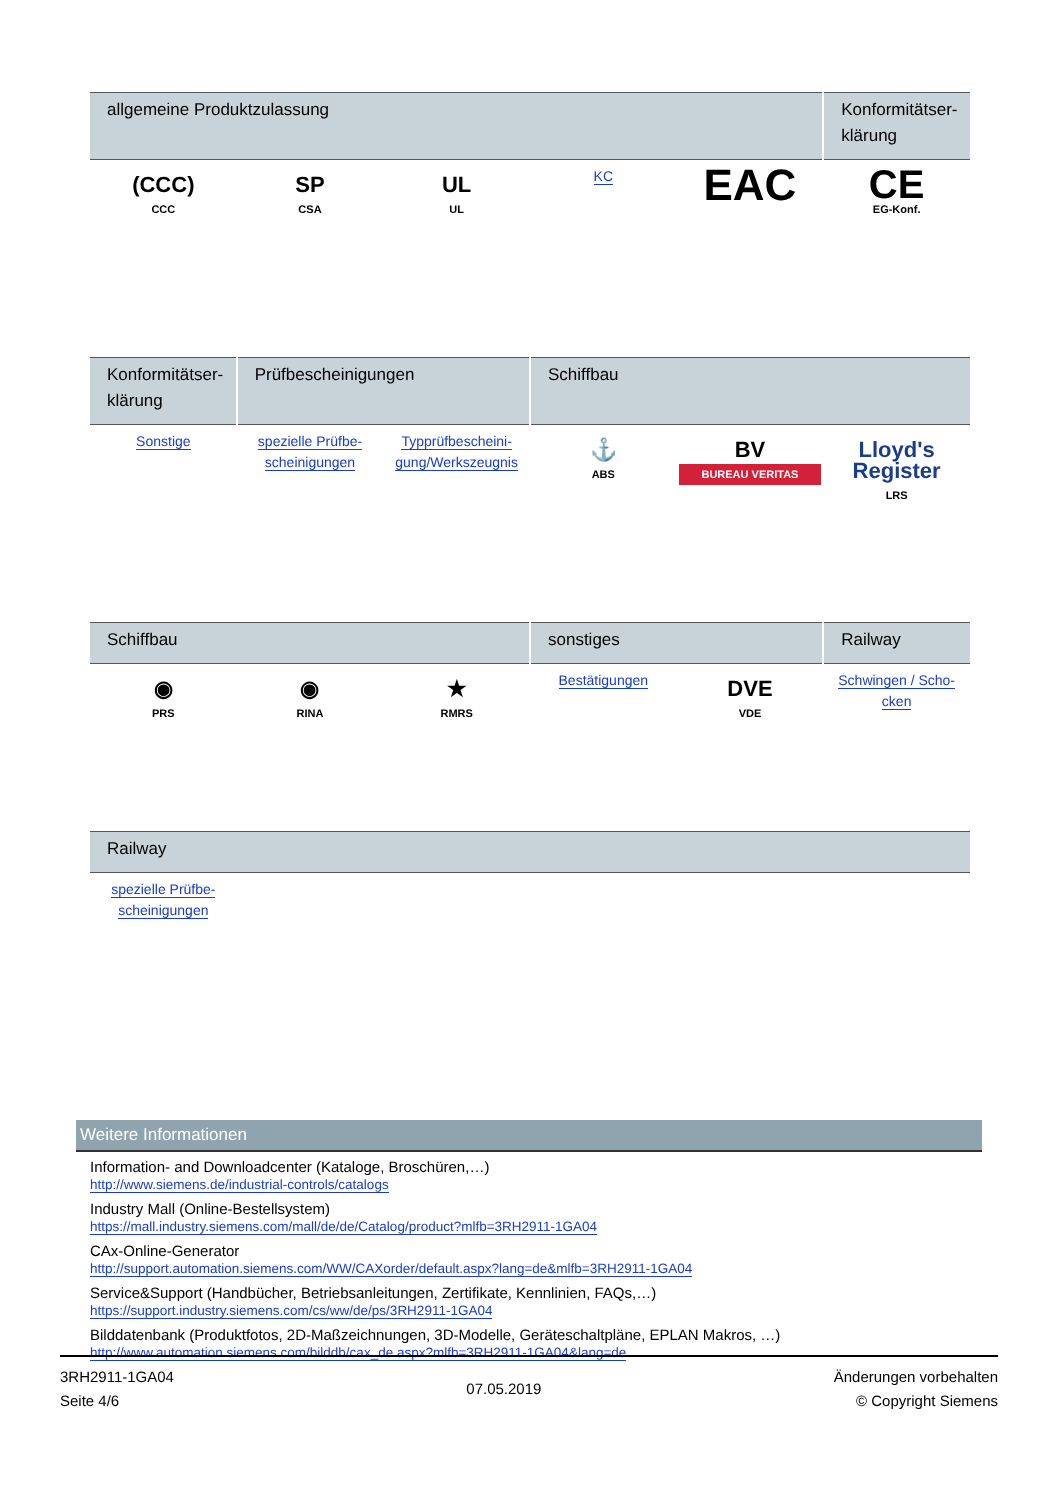| allgemeine Produktzulassung | | | | | Konformitätser-klärung |
| --- | --- | --- | --- | --- | --- |
| (CCC) CCC | SP CSA | UL UL | KC | EAC | CE EG-Konf. |
| Konformitätser-klärung | Prüfbescheinigungen | | Schiffbau | | |
| --- | --- | --- | --- | --- | --- |
| Sonstige | spezielle Prüfbe- scheinigungen | Typprüfbescheini- gung/Werkszeugnis | ⚓ ABS | BV BUREAU VERITAS | Lloyd's Register LRS |
| Schiffbau | | | sonstiges | | Railway |
| --- | --- | --- | --- | --- | --- |
| ◉ PRS | ◉ RINA | ★ RMRS | Bestätigungen | DVE VDE | Schwingen / Scho- cken |
| Railway | | | | | |
| --- | --- | --- | --- | --- | --- |
| spezielle Prüfbe- scheinigungen | | | | | |
Weitere Informationen
Information- and Downloadcenter (Kataloge, Broschüren,…)
http://www.siemens.de/industrial-controls/catalogs
Industry Mall (Online-Bestellsystem)
https://mall.industry.siemens.com/mall/de/de/Catalog/product?mlfb=3RH2911-1GA04
CAx-Online-Generator
http://support.automation.siemens.com/WW/CAXorder/default.aspx?lang=de&mlfb=3RH2911-1GA04
Service&Support (Handbücher, Betriebsanleitungen, Zertifikate, Kennlinien, FAQs,…)
https://support.industry.siemens.com/cs/ww/de/ps/3RH2911-1GA04
Bilddatenbank (Produktfotos, 2D-Maßzeichnungen, 3D-Modelle, Geräteschaltpläne, EPLAN Makros, …)
http://www.automation.siemens.com/bilddb/cax_de.aspx?mlfb=3RH2911-1GA04&lang=de
3RH2911-1GA04
Seite 4/6
07.05.2019
Änderungen vorbehalten
© Copyright Siemens